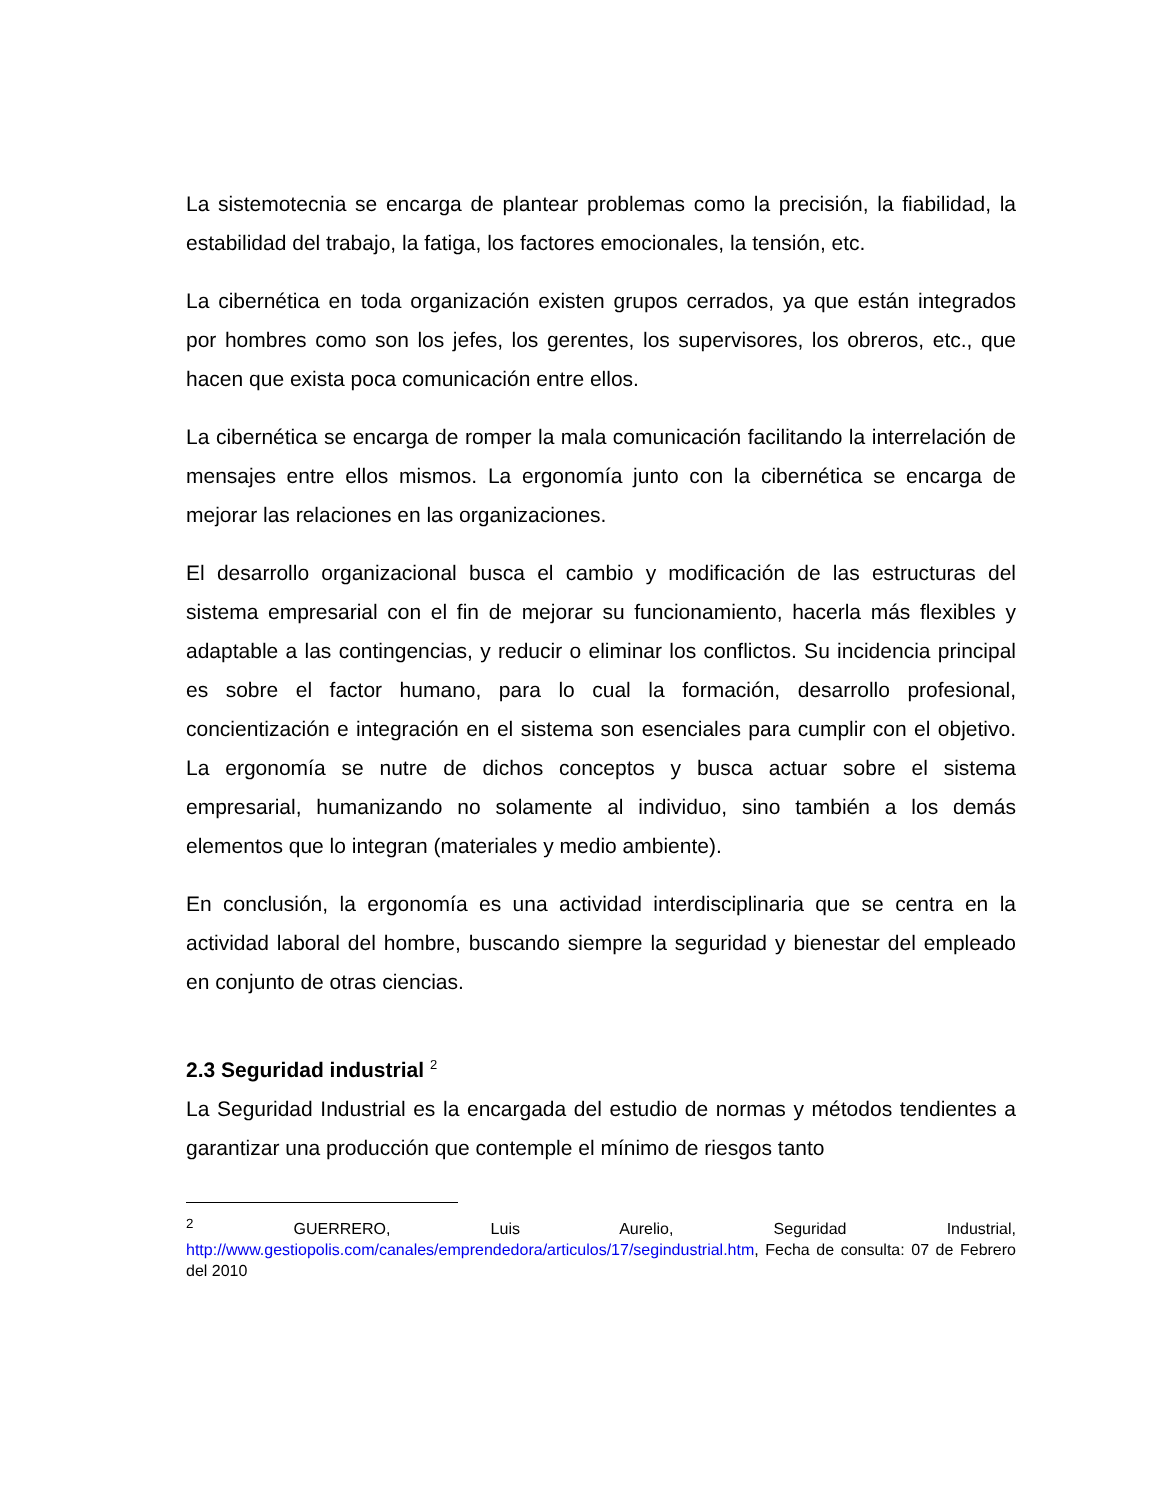La sistemotecnia se encarga de plantear problemas como la precisión, la fiabilidad, la estabilidad del trabajo, la fatiga, los factores emocionales, la tensión, etc.
La cibernética en toda organización existen grupos cerrados, ya que están integrados por hombres como son los jefes, los gerentes, los supervisores, los obreros, etc., que hacen que exista poca comunicación entre ellos.
La cibernética se encarga de romper la mala comunicación facilitando la interrelación de mensajes entre ellos mismos. La ergonomía junto con la cibernética se encarga de mejorar las relaciones en las organizaciones.
El desarrollo organizacional busca el cambio y modificación de las estructuras del sistema empresarial con el fin de mejorar su funcionamiento, hacerla más flexibles y adaptable a las contingencias, y reducir o eliminar los conflictos. Su incidencia principal es sobre el factor humano, para lo cual la formación, desarrollo profesional, concientización e integración en el sistema son esenciales para cumplir con el objetivo. La ergonomía se nutre de dichos conceptos y busca actuar sobre el sistema empresarial, humanizando no solamente al individuo, sino también a los demás elementos que lo integran (materiales y medio ambiente).
En conclusión, la ergonomía es una actividad interdisciplinaria que se centra en la actividad laboral del hombre, buscando siempre la seguridad y bienestar del empleado en conjunto de otras ciencias.
2.3 Seguridad industrial <sup>2</sup>
La Seguridad Industrial es la encargada del estudio de normas y métodos tendientes a garantizar una producción que contemple el mínimo de riesgos tanto
<sup>2</sup> GUERRERO, Luis Aurelio, Seguridad Industrial, http://www.gestiopolis.com/canales/emprendedora/articulos/17/segindustrial.htm, Fecha de consulta: 07 de Febrero del 2010